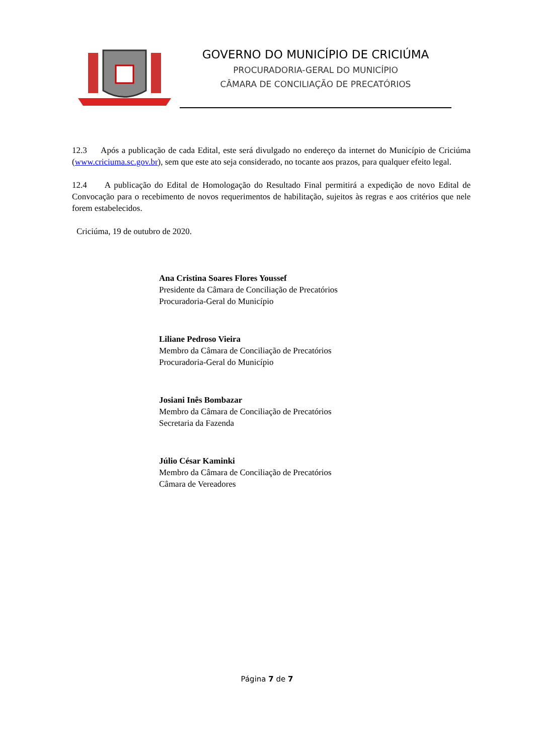GOVERNO DO MUNICÍPIO DE CRICIÚMA
PROCURADORIA-GERAL DO MUNICÍPIO
CÂMARA DE CONCILIAÇÃO DE PRECATÓRIOS
12.3 Após a publicação de cada Edital, este será divulgado no endereço da internet do Município de Criciúma (www.criciuma.sc.gov.br), sem que este ato seja considerado, no tocante aos prazos, para qualquer efeito legal.
12.4 A publicação do Edital de Homologação do Resultado Final permitirá a expedição de novo Edital de Convocação para o recebimento de novos requerimentos de habilitação, sujeitos às regras e aos critérios que nele forem estabelecidos.
Criciúma, 19 de outubro de 2020.
Ana Cristina Soares Flores Youssef
Presidente da Câmara de Conciliação de Precatórios
Procuradoria-Geral do Município
Liliane Pedroso Vieira
Membro da Câmara de Conciliação de Precatórios
Procuradoria-Geral do Município
Josiani Inês Bombazar
Membro da Câmara de Conciliação de Precatórios
Secretaria da Fazenda
Júlio César Kaminki
Membro da Câmara de Conciliação de Precatórios
Câmara de Vereadores
Página 7 de 7